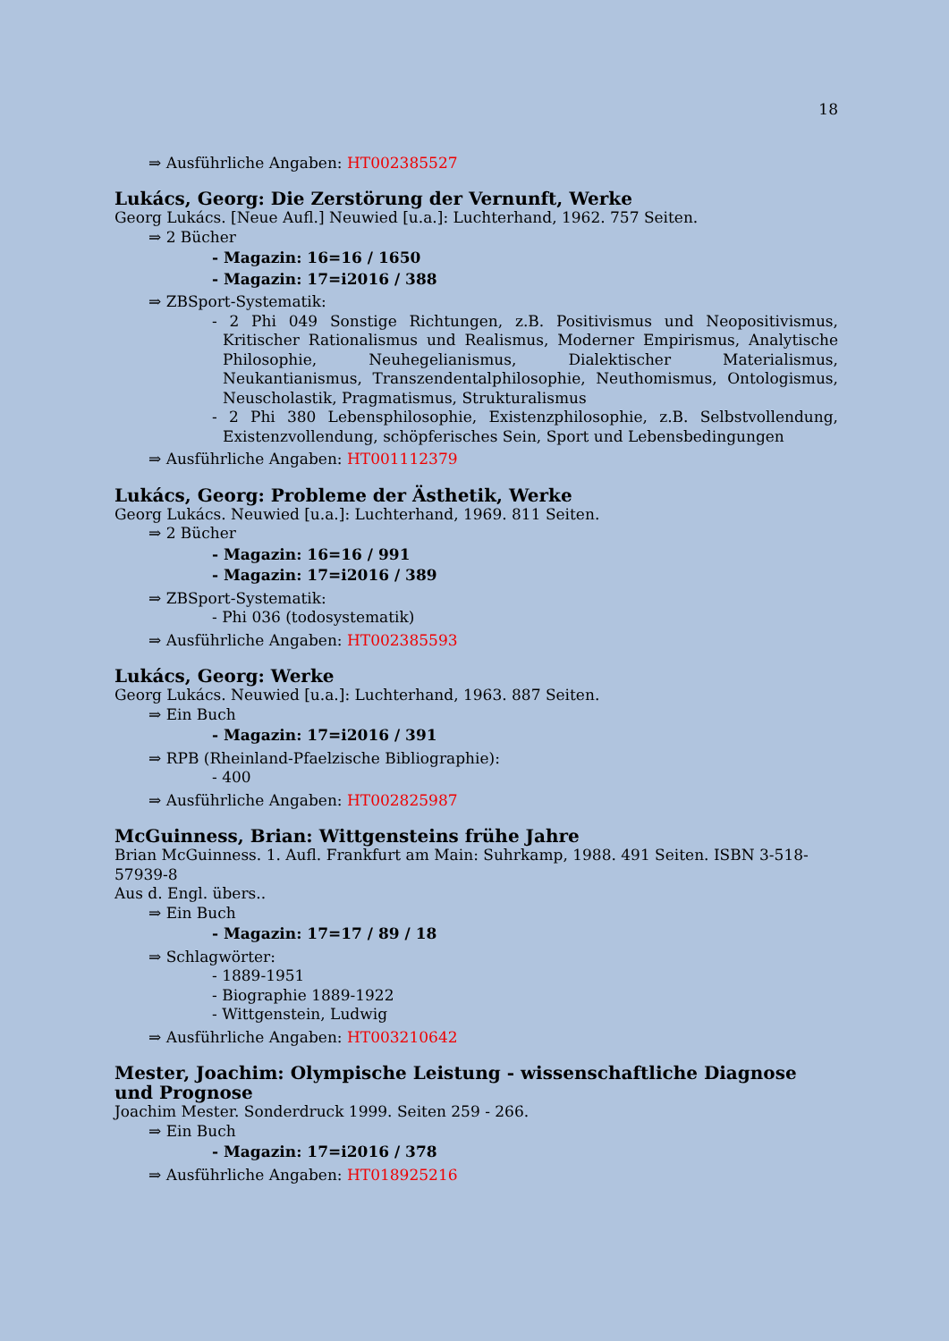18
⇒ Ausführliche Angaben: HT002385527
Lukács, Georg: Die Zerstörung der Vernunft, Werke
Georg Lukács. [Neue Aufl.] Neuwied [u.a.]: Luchterhand, 1962. 757 Seiten.
⇒ 2 Bücher
- Magazin: 16=16 / 1650
- Magazin: 17=i2016 / 388
⇒ ZBSport-Systematik:
- 2 Phi 049 Sonstige Richtungen, z.B. Positivismus und Neopositivismus, Kritischer Rationalismus und Realismus, Moderner Empirismus, Analytische Philosophie, Neuhegelianismus, Dialektischer Materialismus, Neukantianismus, Transzendentalphilosophie, Neuthomismus, Ontologismus, Neuscholastik, Pragmatismus, Strukturalismus
- 2 Phi 380 Lebensphilosophie, Existenzphilosophie, z.B. Selbstvollendung, Existenzvollendung, schöpferisches Sein, Sport und Lebensbedingungen
⇒ Ausführliche Angaben: HT001112379
Lukács, Georg: Probleme der Ästhetik, Werke
Georg Lukács. Neuwied [u.a.]: Luchterhand, 1969. 811 Seiten.
⇒ 2 Bücher
- Magazin: 16=16 / 991
- Magazin: 17=i2016 / 389
⇒ ZBSport-Systematik:
- Phi 036 (todosystematik)
⇒ Ausführliche Angaben: HT002385593
Lukács, Georg: Werke
Georg Lukács. Neuwied [u.a.]: Luchterhand, 1963. 887 Seiten.
⇒ Ein Buch
- Magazin: 17=i2016 / 391
⇒ RPB (Rheinland-Pfaelzische Bibliographie):
- 400
⇒ Ausführliche Angaben: HT002825987
McGuinness, Brian: Wittgensteins frühe Jahre
Brian McGuinness. 1. Aufl. Frankfurt am Main: Suhrkamp, 1988. 491 Seiten. ISBN 3-518-57939-8
Aus d. Engl. übers..
⇒ Ein Buch
- Magazin: 17=17 / 89 / 18
⇒ Schlagwörter:
- 1889-1951
- Biographie 1889-1922
- Wittgenstein, Ludwig
⇒ Ausführliche Angaben: HT003210642
Mester, Joachim: Olympische Leistung - wissenschaftliche Diagnose und Prognose
Joachim Mester. Sonderdruck 1999. Seiten 259 - 266.
⇒ Ein Buch
- Magazin: 17=i2016 / 378
⇒ Ausführliche Angaben: HT018925216